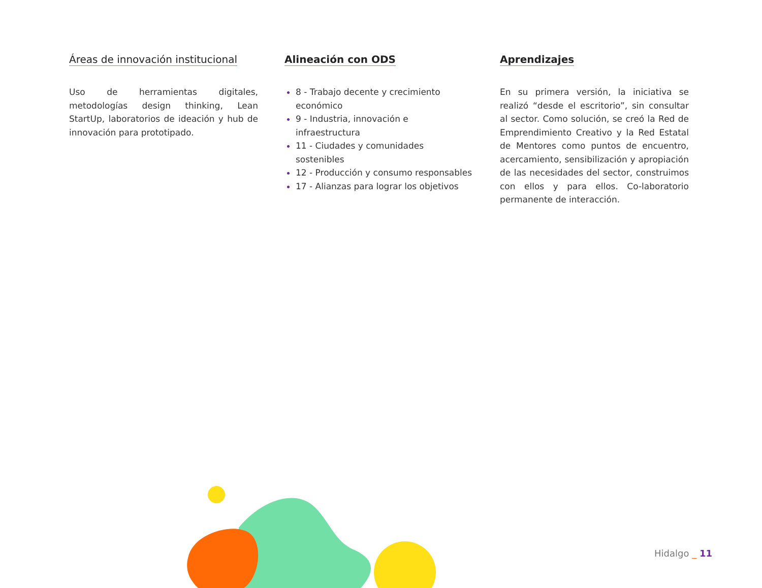Áreas de innovación institucional
Uso de herramientas digitales, metodologías design thinking, Lean StartUp, laboratorios de ideación y hub de innovación para prototipado.
Alineación con ODS
8 - Trabajo decente y crecimiento económico
9 - Industria, innovación e infraestructura
11 - Ciudades y comunidades sostenibles
12 - Producción y consumo responsables
17 - Alianzas para lograr los objetivos
Aprendizajes
En su primera versión, la iniciativa se realizó “desde el escritorio”, sin consultar al sector. Como solución, se creó la Red de Emprendimiento Creativo y la Red Estatal de Mentores como puntos de encuentro, acercamiento, sensibilización y apropiación de las necesidades del sector, construimos con ellos y para ellos. Co-laboratorio permanente de interacción.
Hidalgo _ 11